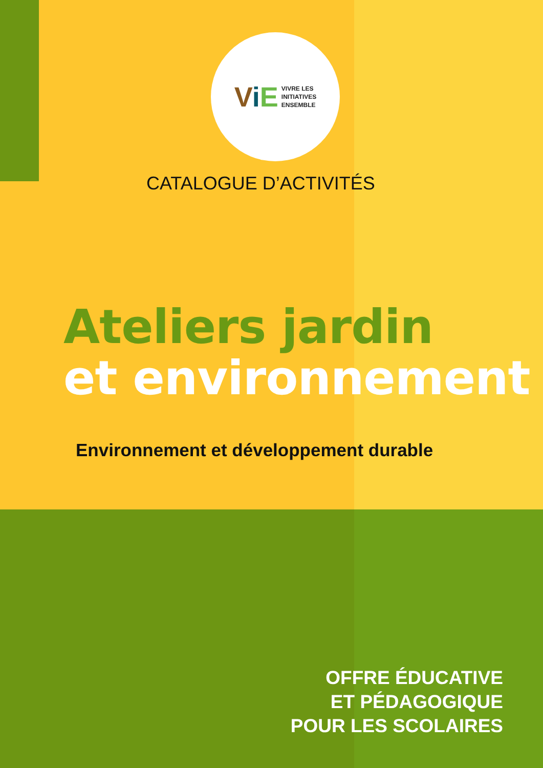ViE
VIVRE LES
INITIATIVES
ENSEMBLE
CATALOGUE D’ACTIVITÉS
Ateliers jardin
et environnement
Environnement et développement durable
OFFRE ÉDUCATIVE
ET PÉDAGOGIQUE
POUR LES SCOLAIRES